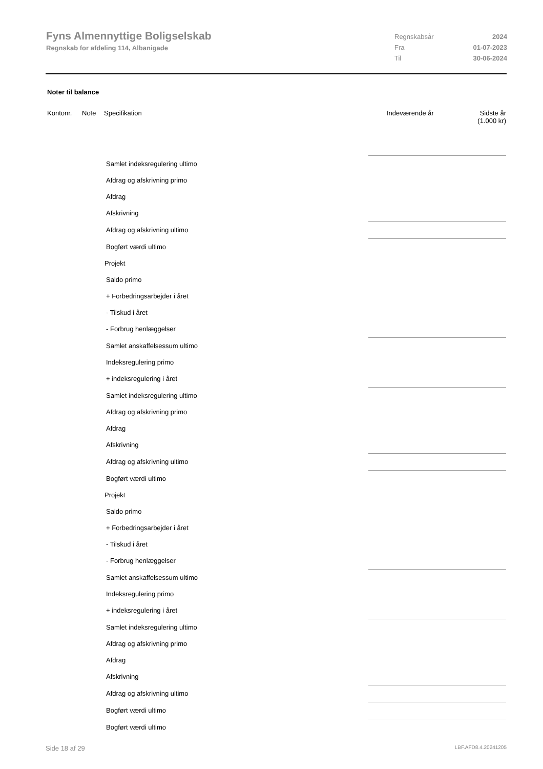Fyns Almennyttige Boligselskab
Regnskab for afdeling 114, Albanigade
Regnskabsår 2024
Fra 01-07-2023
Til 30-06-2024
Noter til balance
Kontonr. Note Specifikation Indeværende år Sidste år
(1.000 kr)
| Samlet indeksregulering ultimo | |
| Afdrag og afskrivning primo | |
| Afdrag | |
| Afskrivning | |
| Afdrag og afskrivning ultimo | |
| Bogført værdi ultimo | |
| Projekt | |
| Saldo primo | |
| + Forbedringsarbejder i året | |
| - Tilskud i året | |
| - Forbrug henlæggelser | |
| Samlet anskaffelsessum ultimo | |
| Indeksregulering primo | |
| + indeksregulering i året | |
| Samlet indeksregulering ultimo | |
| Afdrag og afskrivning primo | |
| Afdrag | |
| Afskrivning | |
| Afdrag og afskrivning ultimo | |
| Bogført værdi ultimo | |
| Projekt | |
| Saldo primo | |
| + Forbedringsarbejder i året | |
| - Tilskud i året | |
| - Forbrug henlæggelser | |
| Samlet anskaffelsessum ultimo | |
| Indeksregulering primo | |
| + indeksregulering i året | |
| Samlet indeksregulering ultimo | |
| Afdrag og afskrivning primo | |
| Afdrag | |
| Afskrivning | |
| Afdrag og afskrivning ultimo | |
| Bogført værdi ultimo | |
| Bogført værdi ultimo | |
Side 18 af 29 LBF.AFD8.4.20241205